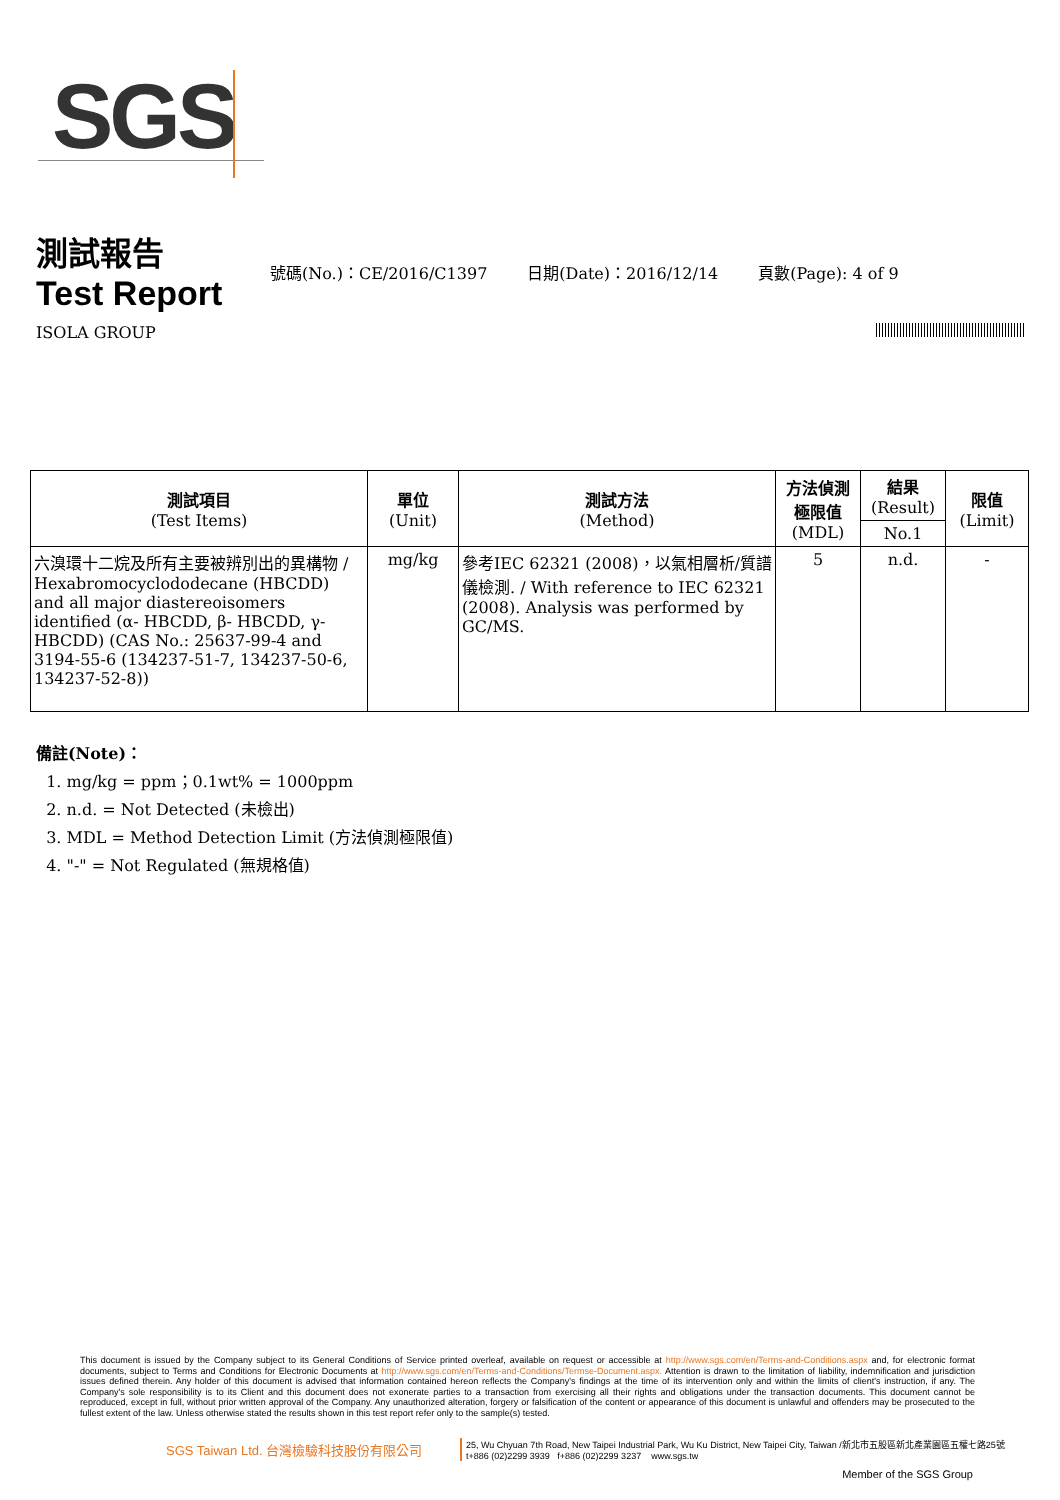SGS
測試報告
Test Report
號碼(No.)：CE/2016/C1397 日期(Date)：2016/12/14 頁數(Page): 4 of 9
ISOLA GROUP
| 測試項目 (Test Items) | 單位 (Unit) | 測試方法 (Method) | 方法偵測 極限值 (MDL) | 結果 (Result) | 限值 (Limit) |
| --- | --- | --- | --- | --- | --- |
| | | | | No.1 | |
| 六溴環十二烷及所有主要被辨別出的異構物 / Hexabromocyclododecane (HBCDD) and all major diastereoisomers identified (α- HBCDD, β- HBCDD, γ- HBCDD) (CAS No.: 25637-99-4 and 3194-55-6 (134237-51-7, 134237-50-6, 134237-52-8)) | mg/kg | 參考IEC 62321 (2008)，以氣相層析/質譜儀檢測. / With reference to IEC 62321 (2008). Analysis was performed by GC/MS. | 5 | n.d. | - |
備註(Note)：
1. mg/kg = ppm；0.1wt% = 1000ppm
2. n.d. = Not Detected (未檢出)
3. MDL = Method Detection Limit (方法偵測極限值)
4. "-" = Not Regulated (無規格值)
This document is issued by the Company subject to its General Conditions of Service printed overleaf, available on request or accessible at http://www.sgs.com/en/Terms-and-Conditions.aspx and, for electronic format documents, subject to Terms and Conditions for Electronic Documents at http://www.sgs.com/en/Terms-and-Conditions/Termse-Document.aspx. Attention is drawn to the limitation of liability, indemnification and jurisdiction issues defined therein. Any holder of this document is advised that information contained hereon reflects the Company's findings at the time of its intervention only and within the limits of client's instruction, if any. The Company's sole responsibility is to its Client and this document does not exonerate parties to a transaction from exercising all their rights and obligations under the transaction documents. This document cannot be reproduced, except in full, without prior written approval of the Company. Any unauthorized alteration, forgery or falsification of the content or appearance of this document is unlawful and offenders may be prosecuted to the fullest extent of the law. Unless otherwise stated the results shown in this test report refer only to the sample(s) tested.
SGS Taiwan Ltd. 台灣檢驗科技股份有限公司
25, Wu Chyuan 7th Road, New Taipei Industrial Park, Wu Ku District, New Taipei City, Taiwan /新北市五股區新北產業園區五權七路25號
t+886 (02)2299 3939 f+886 (02)2299 3237 www.sgs.tw
Member of the SGS Group